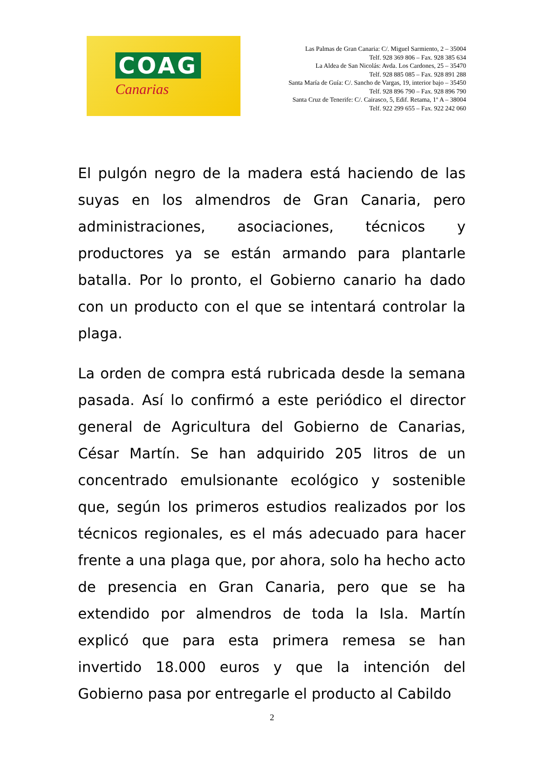COAG
Canarias
Las Palmas de Gran Canaria: C/. Miguel Sarmiento, 2 – 35004
Telf. 928 369 806 – Fax. 928 385 634
La Aldea de San Nicolás: Avda. Los Cardones, 25 – 35470
Telf. 928 885 085 – Fax. 928 891 288
Santa María de Guía: C/. Sancho de Vargas, 19, interior bajo – 35450
Telf. 928 896 790 – Fax. 928 896 790
Santa Cruz de Tenerife: C/. Cairasco, 5, Edif. Retama, 1º A – 38004
Telf. 922 299 655 – Fax. 922 242 060
El pulgón negro de la madera está haciendo de las suyas en los almendros de Gran Canaria, pero administraciones, asociaciones, técnicos y productores ya se están armando para plantarle batalla. Por lo pronto, el Gobierno canario ha dado con un producto con el que se intentará controlar la plaga.
La orden de compra está rubricada desde la semana pasada. Así lo confirmó a este periódico el director general de Agricultura del Gobierno de Canarias, César Martín. Se han adquirido 205 litros de un concentrado emulsionante ecológico y sostenible que, según los primeros estudios realizados por los técnicos regionales, es el más adecuado para hacer frente a una plaga que, por ahora, solo ha hecho acto de presencia en Gran Canaria, pero que se ha extendido por almendros de toda la Isla. Martín explicó que para esta primera remesa se han invertido 18.000 euros y que la intención del Gobierno pasa por entregarle el producto al Cabildo
2